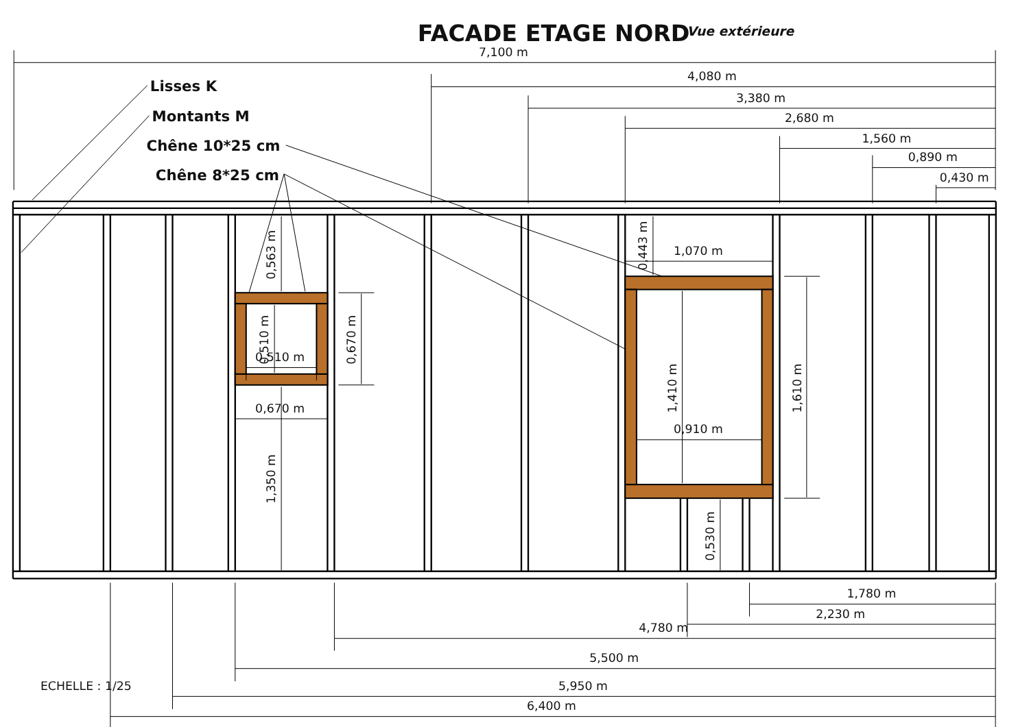FACADE ETAGE NORD
Vue extérieure
Lisses K
Montants M
Chêne 10*25 cm
Chêne 8*25 cm
7,100 m
4,080 m
3,380 m
2,680 m
1,560 m
0,890 m
0,430 m
0,563 m
0,510 m
0,510 m
0,670 m
0,670 m
1,350 m
0,443 m
1,070 m
1,410 m
0,910 m
1,610 m
0,530 m
1,780 m
2,230 m
4,780 m
5,500 m
5,950 m
6,400 m
ECHELLE : 1/25